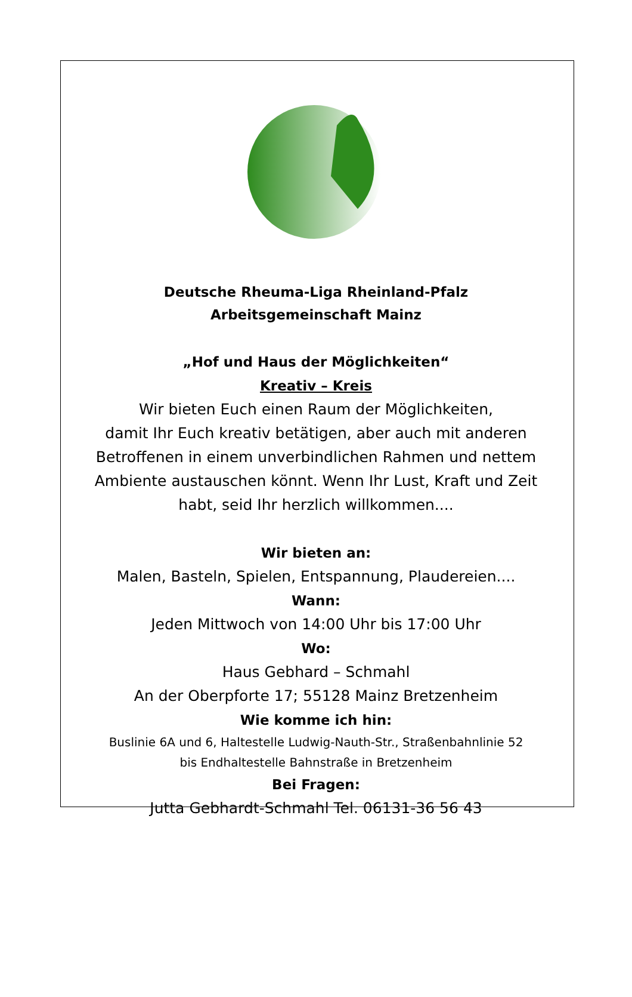Deutsche Rheuma-Liga Rheinland-Pfalz
Arbeitsgemeinschaft Mainz
„Hof und Haus der Möglichkeiten“
Kreativ – Kreis
Wir bieten Euch einen Raum der Möglichkeiten,
damit Ihr Euch kreativ betätigen, aber auch mit anderen
Betroffenen in einem unverbindlichen Rahmen und nettem
Ambiente austauschen könnt. Wenn Ihr Lust, Kraft und Zeit
habt, seid Ihr herzlich willkommen....
Wir bieten an:
Malen, Basteln, Spielen, Entspannung, Plaudereien....
Wann:
Jeden Mittwoch von 14:00 Uhr bis 17:00 Uhr
Wo:
Haus Gebhard – Schmahl
An der Oberpforte 17; 55128 Mainz Bretzenheim
Wie komme ich hin:
Buslinie 6A und 6, Haltestelle Ludwig-Nauth-Str., Straßenbahnlinie 52
bis Endhaltestelle Bahnstraße in Bretzenheim
Bei Fragen:
Jutta Gebhardt-Schmahl Tel. 06131-36 56 43